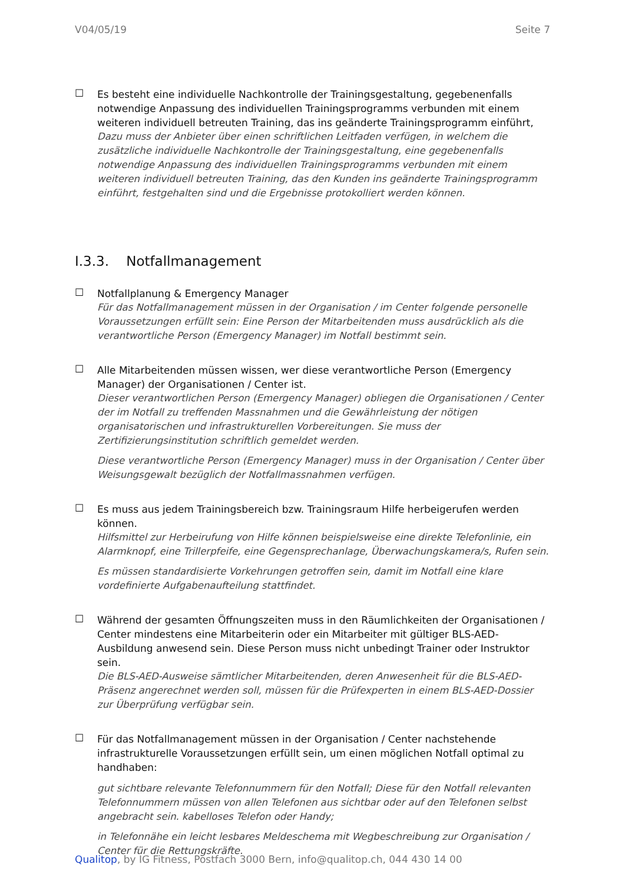V04/05/19 Seite 7
☐
Es besteht eine individuelle Nachkontrolle der Trainingsgestaltung, gegebenenfalls notwendige Anpassung des individuellen Trainingsprogramms verbunden mit einem weiteren individuell betreuten Training, das ins geänderte Trainingsprogramm einführt,
Dazu muss der Anbieter über einen schriftlichen Leitfaden verfügen, in welchem die zusätzliche individuelle Nachkontrolle der Trainingsgestaltung, eine gegebenenfalls notwendige Anpassung des individuellen Trainingsprogramms verbunden mit einem weiteren individuell betreuten Training, das den Kunden ins geänderte Trainingsprogramm einführt, festgehalten sind und die Ergebnisse protokolliert werden können.
I.3.3. Notfallmanagement
☐
Notfallplanung & Emergency Manager
Für das Notfallmanagement müssen in der Organisation / im Center folgende personelle Voraussetzungen erfüllt sein: Eine Person der Mitarbeitenden muss ausdrücklich als die verantwortliche Person (Emergency Manager) im Notfall bestimmt sein.
☐
Alle Mitarbeitenden müssen wissen, wer diese verantwortliche Person (Emergency Manager) der Organisationen / Center ist.
Dieser verantwortlichen Person (Emergency Manager) obliegen die Organisationen / Center der im Notfall zu treffenden Massnahmen und die Gewährleistung der nötigen organisatorischen und infrastrukturellen Vorbereitungen. Sie muss der Zertifizierungsinstitution schriftlich gemeldet werden.
Diese verantwortliche Person (Emergency Manager) muss in der Organisation / Center über Weisungsgewalt bezüglich der Notfallmassnahmen verfügen.
☐
Es muss aus jedem Trainingsbereich bzw. Trainingsraum Hilfe herbeigerufen werden können.
Hilfsmittel zur Herbeirufung von Hilfe können beispielsweise eine direkte Telefonlinie, ein Alarmknopf, eine Trillerpfeife, eine Gegensprechanlage, Überwachungskamera/s, Rufen sein.
Es müssen standardisierte Vorkehrungen getroffen sein, damit im Notfall eine klare vordefinierte Aufgabenaufteilung stattfindet.
☐
Während der gesamten Öffnungszeiten muss in den Räumlichkeiten der Organisationen / Center mindestens eine Mitarbeiterin oder ein Mitarbeiter mit gültiger BLS-AED-Ausbildung anwesend sein. Diese Person muss nicht unbedingt Trainer oder Instruktor sein.
Die BLS-AED-Ausweise sämtlicher Mitarbeitenden, deren Anwesenheit für die BLS-AED-Präsenz angerechnet werden soll, müssen für die Prüfexperten in einem BLS-AED-Dossier zur Überprüfung verfügbar sein.
☐
Für das Notfallmanagement müssen in der Organisation / Center nachstehende infrastrukturelle Voraussetzungen erfüllt sein, um einen möglichen Notfall optimal zu handhaben:
gut sichtbare relevante Telefonnummern für den Notfall; Diese für den Notfall relevanten Telefonnummern müssen von allen Telefonen aus sichtbar oder auf den Telefonen selbst angebracht sein. kabelloses Telefon oder Handy;
in Telefonnähe ein leicht lesbares Meldeschema mit Wegbeschreibung zur Organisation / Center für die Rettungskräfte.
Qualitop, by IG Fitness, Postfach 3000 Bern, info@qualitop.ch, 044 430 14 00